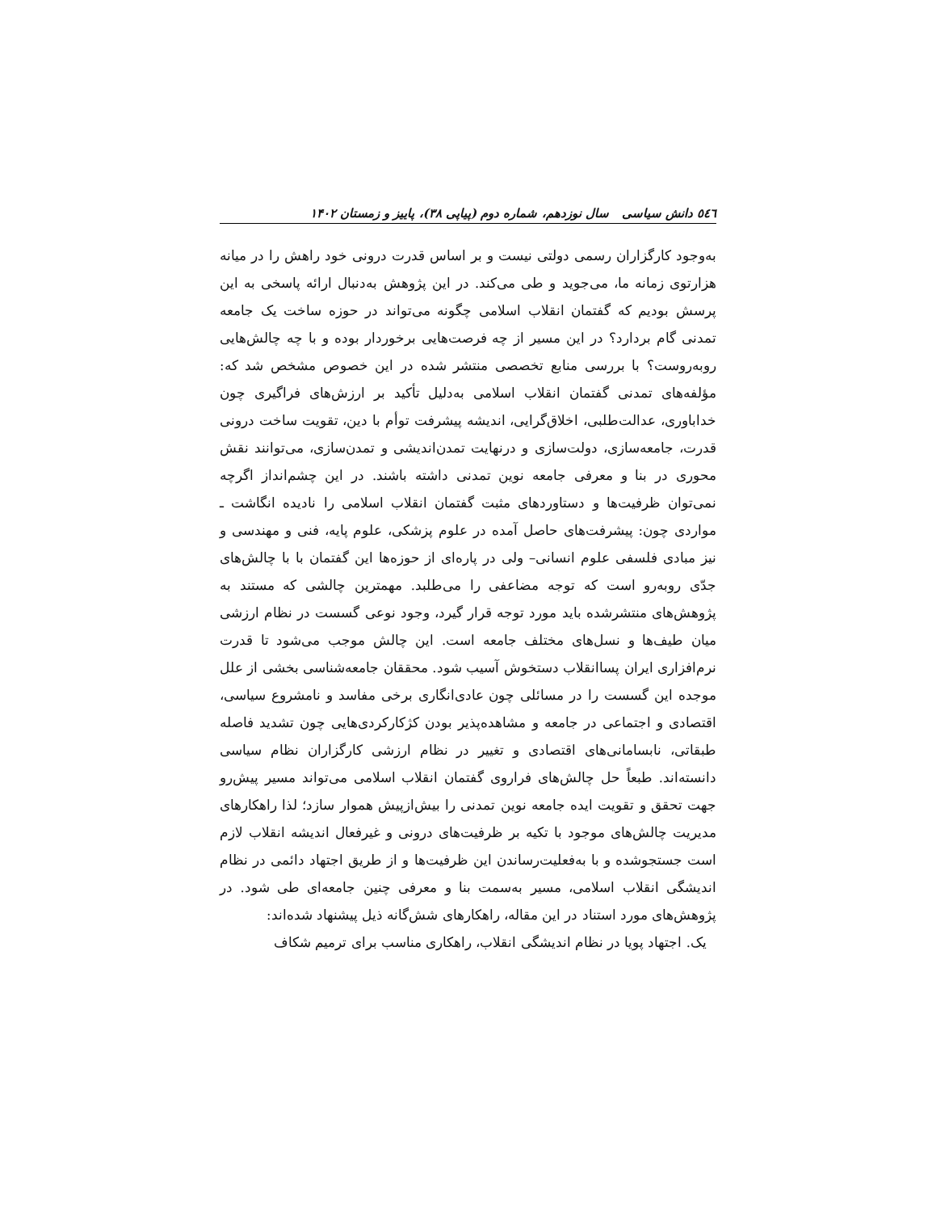٥٤٦ دانش سیاسی سال نوزدهم، شماره دوم (پیاپی ۳۸)، پاییز و زمستان ۱۴۰۲
به‌وجود کارگزاران رسمی دولتی نیست و بر اساس قدرت درونی خود راهش را در میانه هزارتوی زمانه ما، می‌جوید و طی می‌کند. در این پژوهش به‌دنبال ارائه پاسخی به این پرسش بودیم که گفتمان انقلاب اسلامی چگونه می‌تواند در حوزه ساخت یک جامعه تمدنی گام بردارد؟ در این مسیر از چه فرصت‌هایی برخوردار بوده و با چه چالش‌هایی روبه‌روست؟ با بررسی منابع تخصصی منتشر شده در این خصوص مشخص شد که: مؤلفه‌های تمدنی گفتمان انقلاب اسلامی به‌دلیل تأکید بر ارزش‌های فراگیری چون خداباوری، عدالت‌طلبی، اخلاق‌گرایی، اندیشه پیشرفت توأم با دین، تقویت ساخت درونی قدرت، جامعه‌سازی، دولت‌سازی و درنهایت تمدن‌اندیشی و تمدن‌سازی، می‌توانند نقش محوری در بنا و معرفی جامعه نوین تمدنی داشته باشند. در این چشم‌انداز اگرچه نمی‌توان ظرفیت‌ها و دستاوردهای مثبت گفتمان انقلاب اسلامی را نادیده انگاشت ـ مواردی چون: پیشرفت‌های حاصل آمده در علوم پزشکی، علوم پایه، فنی و مهندسی و نیز مبادی فلسفی علوم انسانی– ولی در پاره‌ای از حوزه‌ها این گفتمان با با چالش‌های جدّی روبه‌رو است که توجه مضاعفی را می‌طلبد. مهمترین چالشی که مستند به پژوهش‌های منتشرشده باید مورد توجه قرار گیرد، وجود نوعی گسست در نظام ارزشی میان طیف‌ها و نسل‌های مختلف جامعه است. این چالش موجب می‌شود تا قدرت نرم‌افزاری ایران پساانقلاب دستخوش آسیب شود. محققان جامعه‌شناسی بخشی از علل موجده این گسست را در مسائلی چون عادی‌انگاری برخی مفاسد و نامشروع سیاسی، اقتصادی و اجتماعی در جامعه و مشاهده‌پذیر بودن کژکارکردی‌هایی چون تشدید فاصله طبقاتی، نابسامانی‌های اقتصادی و تغییر در نظام ارزشی کارگزاران نظام سیاسی دانسته‌اند. طبعاً حل چالش‌های فراروی گفتمان انقلاب اسلامی می‌تواند مسیر پیش‌رو جهت تحقق و تقویت ایده جامعه نوین تمدنی را بیش‌ازپیش هموار سازد؛ لذا راهکارهای مدیریت چالش‌های موجود با تکیه بر ظرفیت‌های درونی و غیرفعال اندیشه انقلاب لازم است جستجوشده و با به‌فعلیت‌رساندن این ظرفیت‌ها و از طریق اجتهاد دائمی در نظام اندیشگی انقلاب اسلامی، مسیر به‌سمت بنا و معرفی چنین جامعه‌ای طی شود. در پژوهش‌های مورد استناد در این مقاله، راهکارهای شش‌گانه ذیل پیشنهاد شده‌اند:
یک. اجتهاد پویا در نظام اندیشگی انقلاب، راهکاری مناسب برای ترمیم شکاف